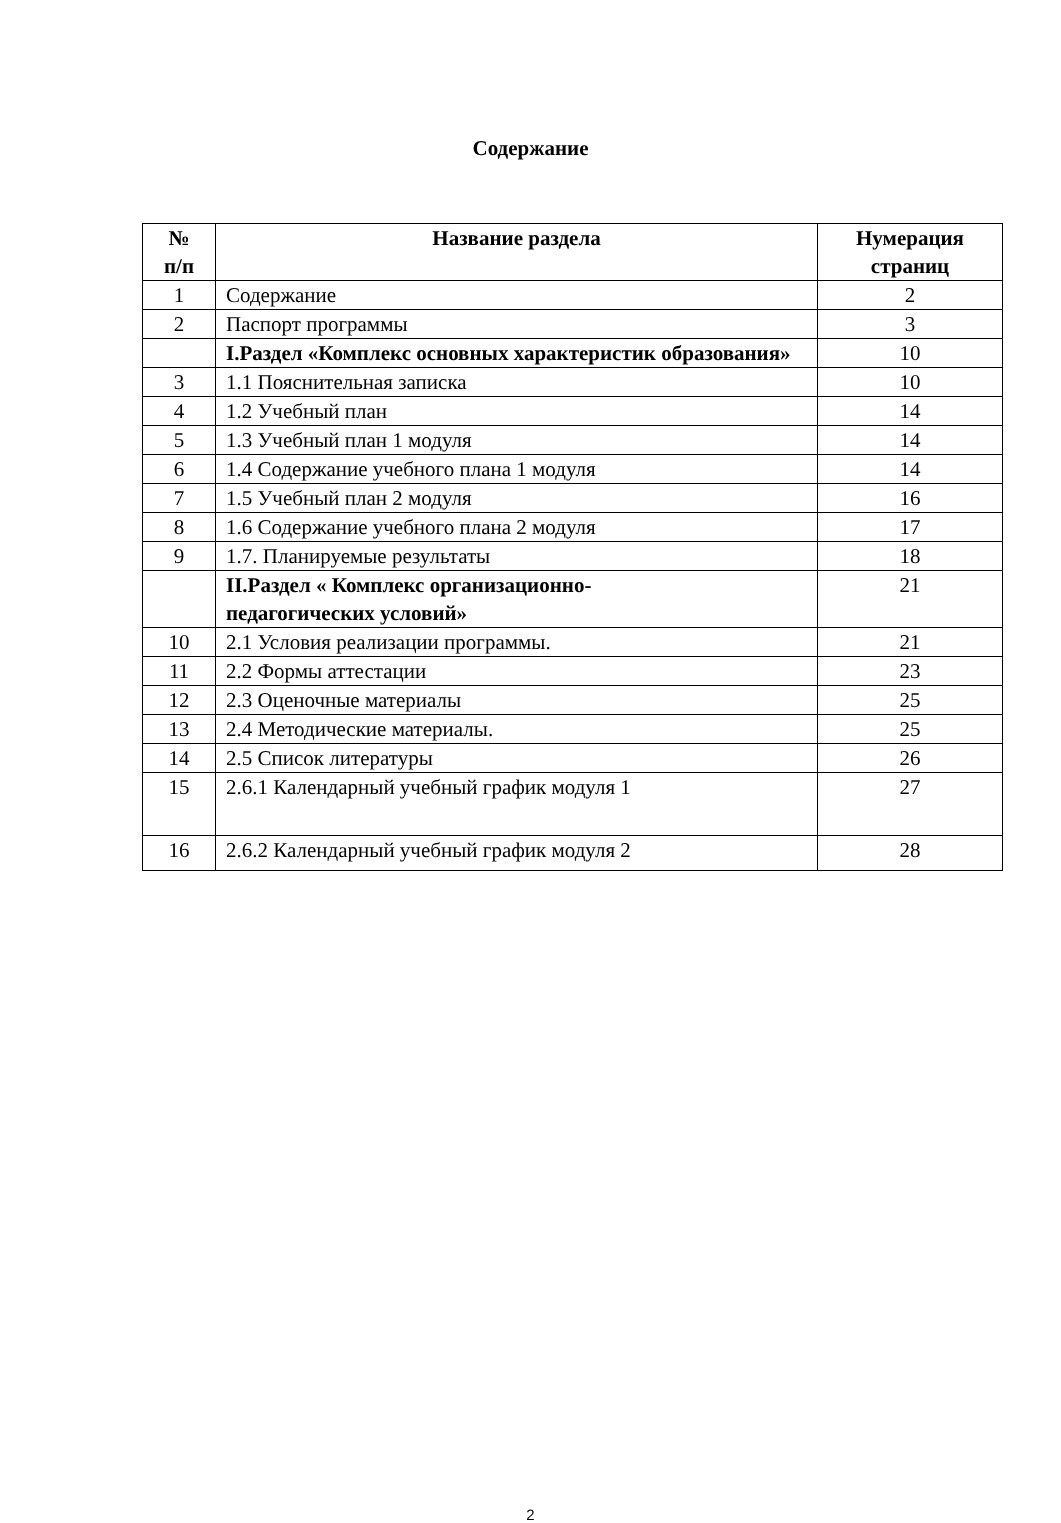Содержание
| № п/п | Название раздела | Нумерация страниц |
| --- | --- | --- |
| 1 | Содержание | 2 |
| 2 | Паспорт программы | 3 |
| | I.Раздел «Комплекс основных характеристик образования» | 10 |
| 3 | 1.1 Пояснительная записка | 10 |
| 4 | 1.2 Учебный план | 14 |
| 5 | 1.3 Учебный план 1 модуля | 14 |
| 6 | 1.4 Содержание учебного плана 1 модуля | 14 |
| 7 | 1.5 Учебный план 2 модуля | 16 |
| 8 | 1.6 Содержание учебного плана 2 модуля | 17 |
| 9 | 1.7. Планируемые результаты | 18 |
| | II.Раздел « Комплекс организационно- педагогических условий» | 21 |
| 10 | 2.1 Условия реализации программы. | 21 |
| 11 | 2.2 Формы аттестации | 23 |
| 12 | 2.3 Оценочные материалы | 25 |
| 13 | 2.4 Методические материалы. | 25 |
| 14 | 2.5 Список литературы | 26 |
| 15 | 2.6.1 Календарный учебный график модуля 1 | 27 |
| 16 | 2.6.2 Календарный учебный график модуля 2 | 28 |
2